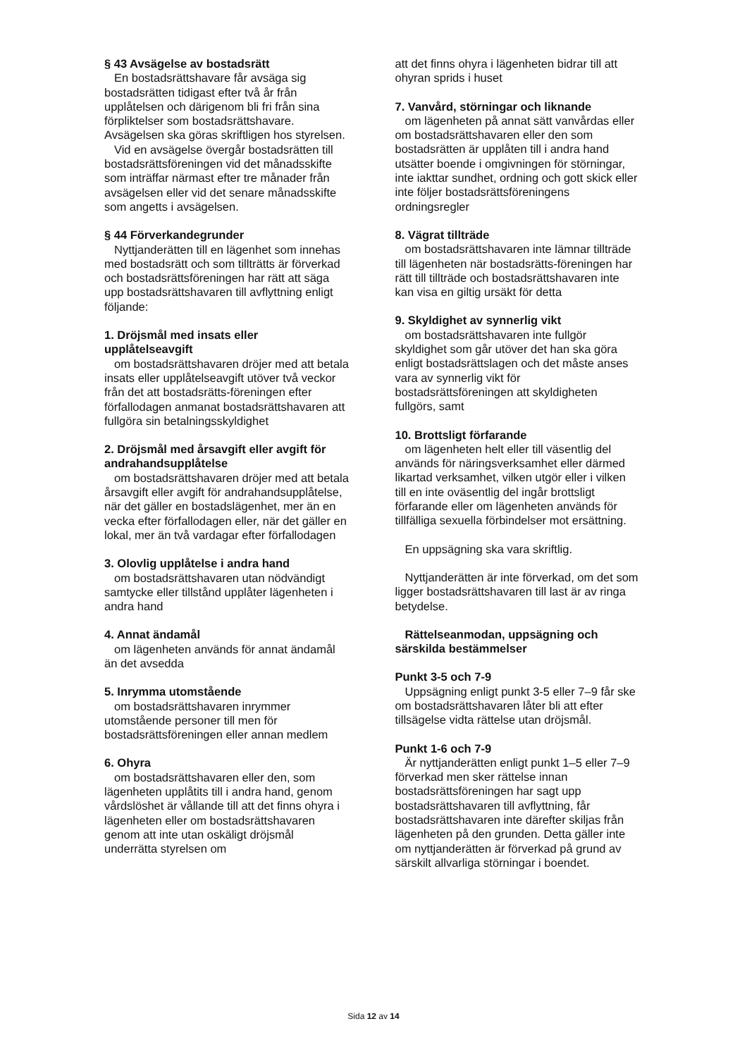§ 43 Avsägelse av bostadsrätt
En bostadsrättshavare får avsäga sig bostadsrätten tidigast efter två år från upplåtelsen och därigenom bli fri från sina förpliktelser som bostadsrättshavare. Avsägelsen ska göras skriftligen hos styrelsen.
Vid en avsägelse övergår bostadsrätten till bostadsrättsföreningen vid det månadsskifte som inträffar närmast efter tre månader från avsägelsen eller vid det senare månadsskifte som angetts i avsägelsen.
§ 44 Förverkandegrunder
Nyttjanderätten till en lägenhet som innehas med bostadsrätt och som tillträtts är förverkad och bostadsrättsföreningen har rätt att säga upp bostadsrättshavaren till avflyttning enligt följande:
1. Dröjsmål med insats eller upplåtelseavgift
om bostadsrättshavaren dröjer med att betala insats eller upplåtelseavgift utöver två veckor från det att bostadsrätts-föreningen efter förfallodagen anmanat bostadsrättshavaren att fullgöra sin betalningsskyldighet
2. Dröjsmål med årsavgift eller avgift för andrahandsupplåtelse
om bostadsrättshavaren dröjer med att betala årsavgift eller avgift för andrahandsupplåtelse, när det gäller en bostadslägenhet, mer än en vecka efter förfallodagen eller, när det gäller en lokal, mer än två vardagar efter förfallodagen
3. Olovlig upplåtelse i andra hand
om bostadsrättshavaren utan nödvändigt samtycke eller tillstånd upplåter lägenheten i andra hand
4. Annat ändamål
om lägenheten används för annat ändamål än det avsedda
5. Inrymma utomstående
om bostadsrättshavaren inrymmer utomstående personer till men för bostadsrättsföreningen eller annan medlem
6. Ohyra
om bostadsrättshavaren eller den, som lägenheten upplåtits till i andra hand, genom vårdslöshet är vållande till att det finns ohyra i lägenheten eller om bostadsrättshavaren genom att inte utan oskäligt dröjsmål underrätta styrelsen om
att det finns ohyra i lägenheten bidrar till att ohyran sprids i huset
7. Vanvård, störningar och liknande
om lägenheten på annat sätt vanvårdas eller om bostadsrättshavaren eller den som bostadsrätten är upplåten till i andra hand utsätter boende i omgivningen för störningar, inte iakttar sundhet, ordning och gott skick eller inte följer bostadsrättsföreningens ordningsregler
8. Vägrat tillträde
om bostadsrättshavaren inte lämnar tillträde till lägenheten när bostadsrätts-föreningen har rätt till tillträde och bostadsrättshavaren inte kan visa en giltig ursäkt för detta
9. Skyldighet av synnerlig vikt
om bostadsrättshavaren inte fullgör skyldighet som går utöver det han ska göra enligt bostadsrättslagen och det måste anses vara av synnerlig vikt för bostadsrättsföreningen att skyldigheten fullgörs, samt
10. Brottsligt förfarande
om lägenheten helt eller till väsentlig del används för näringsverksamhet eller därmed likartad verksamhet, vilken utgör eller i vilken till en inte oväsentlig del ingår brottsligt förfarande eller om lägenheten används för tillfälliga sexuella förbindelser mot ersättning.
En uppsägning ska vara skriftlig.
Nyttjanderätten är inte förverkad, om det som ligger bostadsrättshavaren till last är av ringa betydelse.
Rättelseanmodan, uppsägning och särskilda bestämmelser
Punkt 3-5 och 7-9
Uppsägning enligt punkt 3-5 eller 7–9 får ske om bostadsrättshavaren låter bli att efter tillsägelse vidta rättelse utan dröjsmål.
Punkt 1-6 och 7-9
Är nyttjanderätten enligt punkt 1–5 eller 7–9 förverkad men sker rättelse innan bostadsrättsföreningen har sagt upp bostadsrättshavaren till avflyttning, får bostadsrättshavaren inte därefter skiljas från lägenheten på den grunden. Detta gäller inte om nyttjanderätten är förverkad på grund av särskilt allvarliga störningar i boendet.
Sida 12 av 14